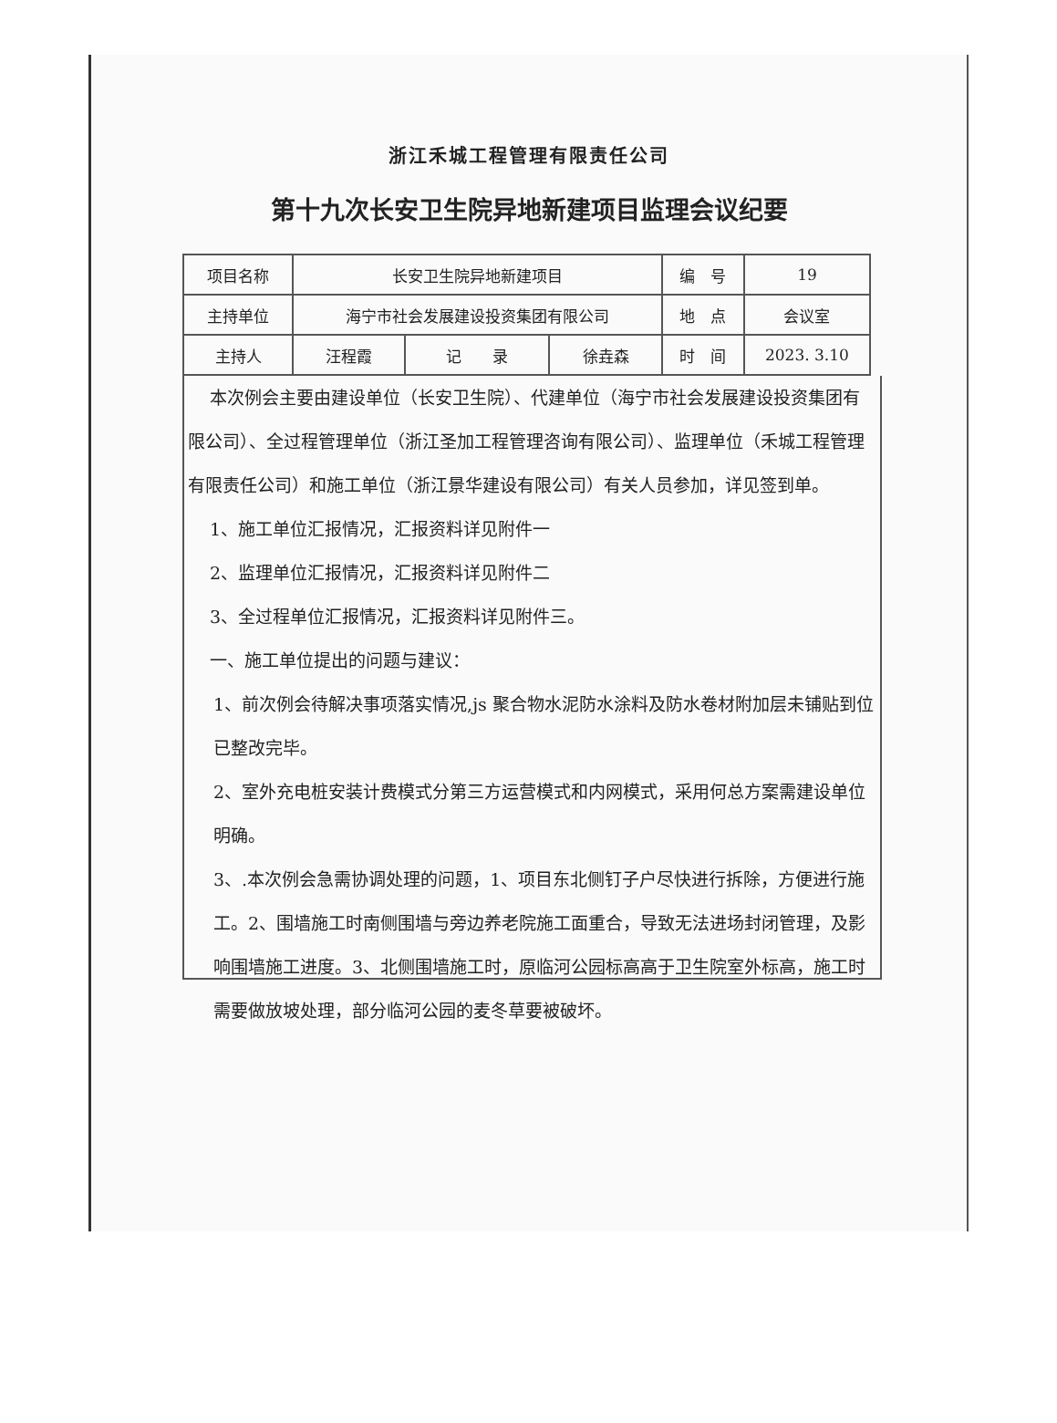浙江禾城工程管理有限责任公司
第十九次长安卫生院异地新建项目监理会议纪要
| 项目名称 | 长安卫生院异地新建项目 | | | 编 号 | 19 |
| 主持单位 | 海宁市社会发展建设投资集团有限公司 | | | 地 点 | 会议室 |
| 主持人 | 汪程霞 | 记 录 | 徐垚森 | 时 间 | 2023. 3.10 |
本次例会主要由建设单位（长安卫生院）、代建单位（海宁市社会发展建设投资集团有限公司）、全过程管理单位（浙江圣加工程管理咨询有限公司）、监理单位（禾城工程管理有限责任公司）和施工单位（浙江景华建设有限公司）有关人员参加，详见签到单。
1、施工单位汇报情况，汇报资料详见附件一
2、监理单位汇报情况，汇报资料详见附件二
3、全过程单位汇报情况，汇报资料详见附件三。
一、施工单位提出的问题与建议：
1、前次例会待解决事项落实情况,js 聚合物水泥防水涂料及防水卷材附加层未铺贴到位已整改完毕。
2、室外充电桩安装计费模式分第三方运营模式和内网模式，采用何总方案需建设单位明确。
3、.本次例会急需协调处理的问题，1、项目东北侧钉子户尽快进行拆除，方便进行施工。2、围墙施工时南侧围墙与旁边养老院施工面重合，导致无法进场封闭管理，及影响围墙施工进度。3、北侧围墙施工时，原临河公园标高高于卫生院室外标高，施工时需要做放坡处理，部分临河公园的麦冬草要被破坏。